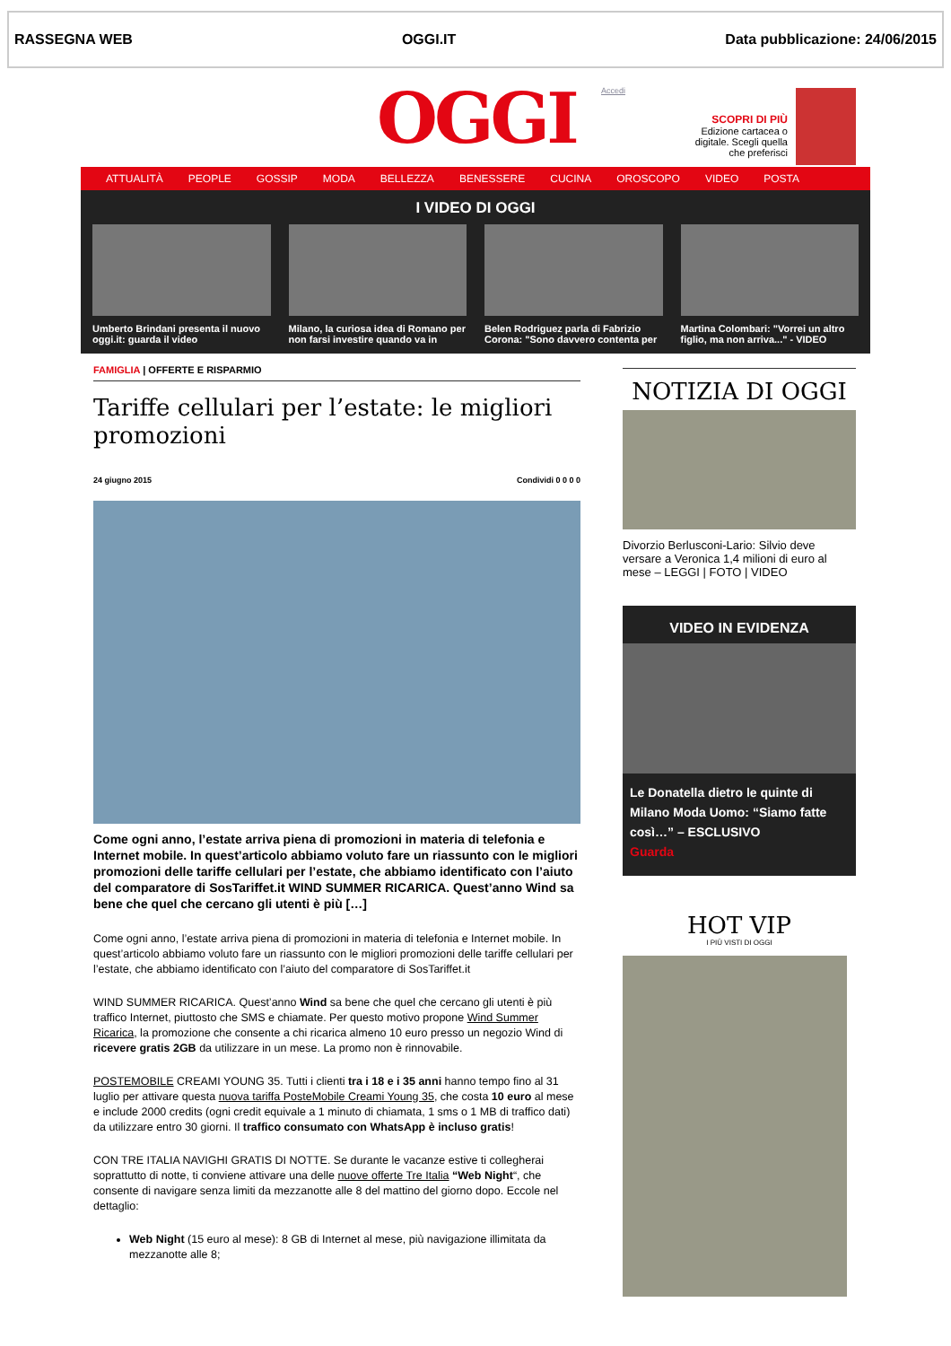RASSEGNA WEB OGGI.IT Data pubblicazione: 24/06/2015
OGGI Accedi
SCOPRI DI PIÙ
Edizione cartacea o digitale. Scegli quella che preferisci
ATTUALITÀ PEOPLE GOSSIP MODA BELLEZZA BENESSERE CUCINA OROSCOPO VIDEO POSTA
I VIDEO DI OGGI
Umberto Brindani presenta il nuovo oggi.it: guarda il video
Milano, la curiosa idea di Romano per non farsi investire quando va in
Belen Rodriguez parla di Fabrizio Corona: "Sono davvero contenta per
Martina Colombari: "Vorrei un altro figlio, ma non arriva..." - VIDEO
FAMIGLIA | OFFERTE E RISPARMIO
Tariffe cellulari per l’estate: le migliori promozioni
24 giugno 2015 Condividi 0 0 0 0
Come ogni anno, l’estate arriva piena di promozioni in materia di telefonia e Internet mobile. In quest’articolo abbiamo voluto fare un riassunto con le migliori promozioni delle tariffe cellulari per l’estate, che abbiamo identificato con l’aiuto del comparatore di SosTariffet.it WIND SUMMER RICARICA. Quest’anno Wind sa bene che quel che cercano gli utenti è più […]
Come ogni anno, l’estate arriva piena di promozioni in materia di telefonia e Internet mobile. In quest’articolo abbiamo voluto fare un riassunto con le migliori promozioni delle tariffe cellulari per l’estate, che abbiamo identificato con l’aiuto del comparatore di SosTariffet.it
WIND SUMMER RICARICA. Quest’anno Wind sa bene che quel che cercano gli utenti è più traffico Internet, piuttosto che SMS e chiamate. Per questo motivo propone Wind Summer Ricarica, la promozione che consente a chi ricarica almeno 10 euro presso un negozio Wind di ricevere gratis 2GB da utilizzare in un mese. La promo non è rinnovabile.
POSTEMOBILE CREAMI YOUNG 35. Tutti i clienti tra i 18 e i 35 anni hanno tempo fino al 31 luglio per attivare questa nuova tariffa PosteMobile Creami Young 35, che costa 10 euro al mese e include 2000 credits (ogni credit equivale a 1 minuto di chiamata, 1 sms o 1 MB di traffico dati) da utilizzare entro 30 giorni. Il traffico consumato con WhatsApp è incluso gratis!
CON TRE ITALIA NAVIGHI GRATIS DI NOTTE. Se durante le vacanze estive ti collegherai soprattutto di notte, ti conviene attivare una delle nuove offerte Tre Italia “Web Night“, che consente di navigare senza limiti da mezzanotte alle 8 del mattino del giorno dopo. Eccole nel dettaglio:
Web Night (15 euro al mese): 8 GB di Internet al mese, più navigazione illimitata da mezzanotte alle 8;
NOTIZIA DI OGGI
Divorzio Berlusconi-Lario: Silvio deve versare a Veronica 1,4 milioni di euro al mese – LEGGI | FOTO | VIDEO
VIDEO IN EVIDENZA
Le Donatella dietro le quinte di Milano Moda Uomo: “Siamo fatte così…” – ESCLUSIVO
Guarda
HOT VIP
I PIÙ VISTI DI OGGI